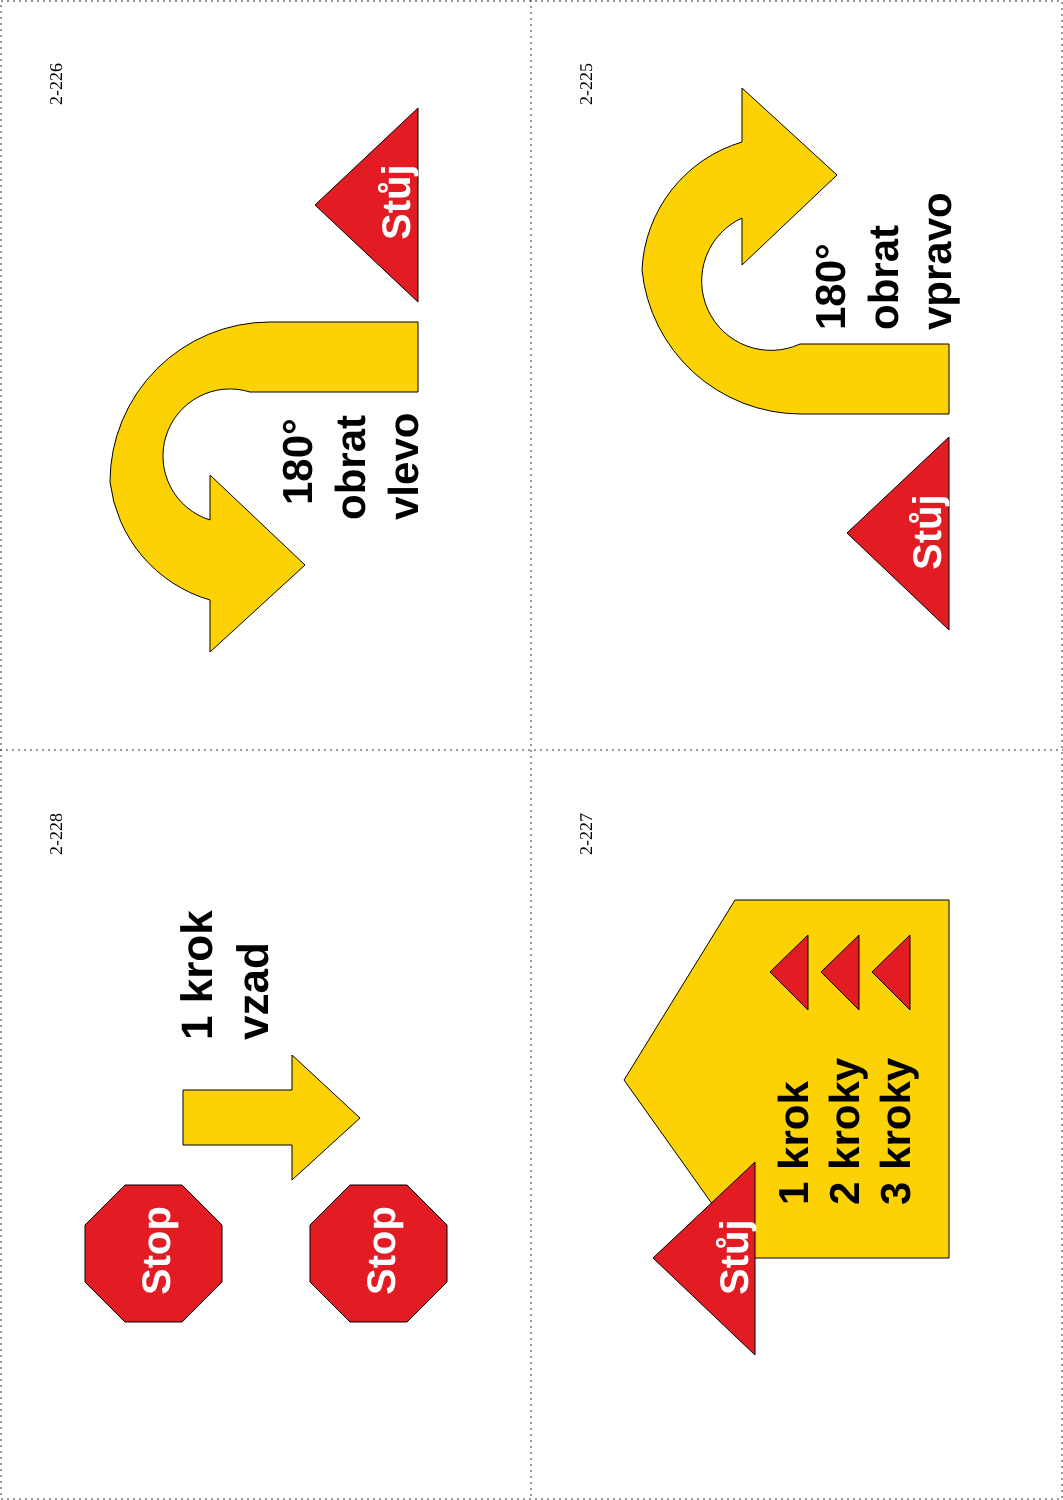2-226
Stůj
180°
obrat
vlevo
2-225
180°
obrat
vpravo
Stůj
2-228
1 krok
vzad
Stop
Stop
2-227
1 krok
2 kroky
3 kroky
Stůj